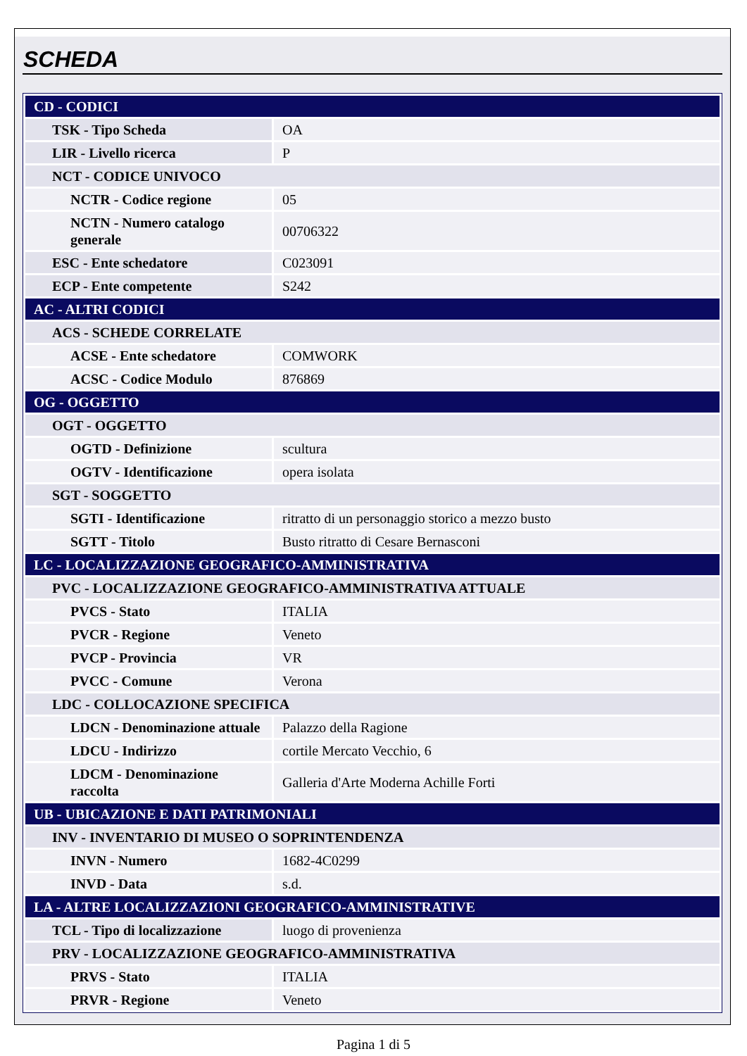SCHEDA
| CD - CODICI | |
| TSK - Tipo Scheda | OA |
| LIR - Livello ricerca | P |
| NCT - CODICE UNIVOCO | |
| NCTR - Codice regione | 05 |
| NCTN - Numero catalogo generale | 00706322 |
| ESC - Ente schedatore | C023091 |
| ECP - Ente competente | S242 |
| AC - ALTRI CODICI | |
| ACS - SCHEDE CORRELATE | |
| ACSE - Ente schedatore | COMWORK |
| ACSC - Codice Modulo | 876869 |
| OG - OGGETTO | |
| OGT - OGGETTO | |
| OGTD - Definizione | scultura |
| OGTV - Identificazione | opera isolata |
| SGT - SOGGETTO | |
| SGTI - Identificazione | ritratto di un personaggio storico a mezzo busto |
| SGTT - Titolo | Busto ritratto di Cesare Bernasconi |
| LC - LOCALIZZAZIONE GEOGRAFICO-AMMINISTRATIVA | |
| PVC - LOCALIZZAZIONE GEOGRAFICO-AMMINISTRATIVA ATTUALE | |
| PVCS - Stato | ITALIA |
| PVCR - Regione | Veneto |
| PVCP - Provincia | VR |
| PVCC - Comune | Verona |
| LDC - COLLOCAZIONE SPECIFICA | |
| LDCN - Denominazione attuale | Palazzo della Ragione |
| LDCU - Indirizzo | cortile Mercato Vecchio, 6 |
| LDCM - Denominazione raccolta | Galleria d'Arte Moderna Achille Forti |
| UB - UBICAZIONE E DATI PATRIMONIALI | |
| INV - INVENTARIO DI MUSEO O SOPRINTENDENZA | |
| INVN - Numero | 1682-4C0299 |
| INVD - Data | s.d. |
| LA - ALTRE LOCALIZZAZIONI GEOGRAFICO-AMMINISTRATIVE | |
| TCL - Tipo di localizzazione | luogo di provenienza |
| PRV - LOCALIZZAZIONE GEOGRAFICO-AMMINISTRATIVA | |
| PRVS - Stato | ITALIA |
| PRVR - Regione | Veneto |
Pagina 1 di 5